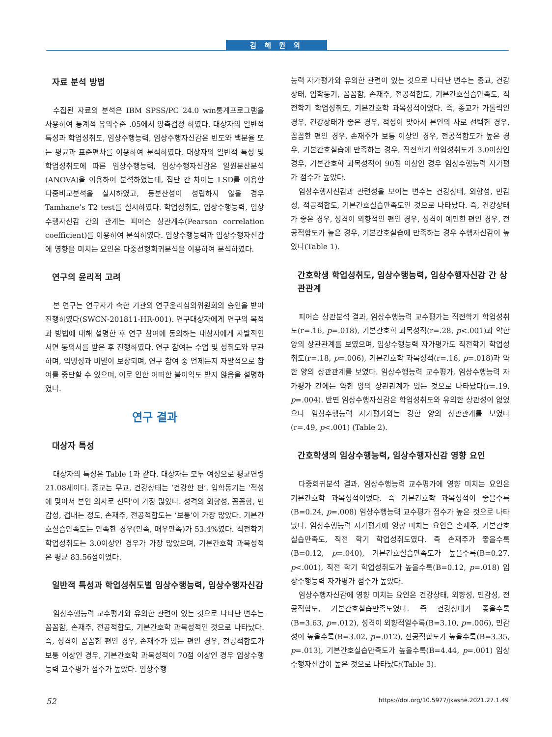김 혜 원 외
자료 분석 방법
수집된 자료의 분석은 IBM SPSS/PC 24.0 win통계프로그램을 사용하여 통계적 유의수준 .05에서 양측검정 하였다. 대상자의 일반적 특성과 학업성취도, 임상수행능력, 임상수행자신감은 빈도와 백분율 또는 평균과 표준편차를 이용하여 분석하였다. 대상자의 일반적 특성 및 학업성취도에 따른 임상수행능력, 임상수행자신감은 일원분산분석(ANOVA)을 이용하여 분석하였는데, 집단 간 차이는 LSD를 이용한 다중비교분석을 실시하였고, 등분산성이 성립하지 않을 경우 Tamhane’s T2 test를 실시하였다. 학업성취도, 임상수행능력, 임상수행자신감 간의 관계는 피어슨 상관계수(Pearson correlation coefficient)를 이용하여 분석하였다. 임상수행능력과 임상수행자신감에 영향을 미치는 요인은 다중선형회귀분석을 이용하여 분석하였다.
연구의 윤리적 고려
본 연구는 연구자가 속한 기관의 연구윤리심의위원회의 승인을 받아 진행하였다(SWCN-201811-HR-001). 연구대상자에게 연구의 목적과 방법에 대해 설명한 후 연구 참여에 동의하는 대상자에게 자발적인 서면 동의서를 받은 후 진행하였다. 연구 참여는 수업 및 성취도와 무관하며, 익명성과 비밀이 보장되며, 연구 참여 중 언제든지 자발적으로 참여를 중단할 수 있으며, 이로 인한 어떠한 불이익도 받지 않음을 설명하였다.
연구 결과
대상자 특성
대상자의 특성은 Table 1과 같다. 대상자는 모두 여성으로 평균연령 21.08세이다. 종교는 무교, 건강상태는 ‘건강한 편’, 입학동기는 ‘적성에 맞아서 본인 의사로 선택’이 가장 많았다. 성격의 외향성, 꼼꼼함, 민감성, 겁내는 정도, 손재주, 전공적합도는 ‘보통’이 가장 많았다. 기본간호실습만족도는 만족한 경우(만족, 매우만족)가 53.4%였다. 직전학기 학업성취도는 3.0이상인 경우가 가장 많았으며, 기본간호학 과목성적은 평균 83.56점이었다.
일반적 특성과 학업성취도별 임상수행능력, 임상수행자신감
임상수행능력 교수평가와 유의한 관련이 있는 것으로 나타난 변수는 꼼꼼함, 손재주, 전공적합도, 기본간호학 과목성적인 것으로 나타났다. 즉, 성격이 꼼꼼한 편인 경우, 손재주가 있는 편인 경우, 전공적합도가 보통 이상인 경우, 기본간호학 과목성적이 70점 이상인 경우 임상수행능력 교수평가 점수가 높았다. 임상수행
능력 자가평가와 유의한 관련이 있는 것으로 나타난 변수는 종교, 건강상태, 입학동기, 꼼꼼함, 손재주, 전공적합도, 기본간호실습만족도, 직전학기 학업성취도, 기본간호학 과목성적이었다. 즉, 종교가 가톨릭인 경우, 건강상태가 좋은 경우, 적성이 맞아서 본인의 사로 선택한 경우, 꼼꼼한 편인 경우, 손재주가 보통 이상인 경우, 전공적합도가 높은 경우, 기본간호실습에 만족하는 경우, 직전학기 학업성취도가 3.0이상인 경우, 기본간호학 과목성적이 90점 이상인 경우 임상수행능력 자가평가 점수가 높았다.
임상수행자신감과 관련성을 보이는 변수는 건강상태, 외향성, 민감성, 적공적합도, 기본간호실습만족도인 것으로 나타났다. 즉, 건강상태가 좋은 경우, 성격이 외향적인 편인 경우, 성격이 예민한 편인 경우, 전공적합도가 높은 경우, 기본간호실습에 만족하는 경우 수행자신감이 높았다(Table 1).
간호학생 학업성취도, 임상수행능력, 임상수행자신감 간 상관관계
피어슨 상관분석 결과, 임상수행능력 교수평가는 직전학기 학업성취도(r=.16, p=.018), 기본간호학 과목성적(r=.28, p<.001)과 약한 양의 상관관계를 보였으며, 임상수행능력 자가평가도 직전학기 학업성취도(r=.18, p=.006), 기본간호학 과목성적(r=.16, p=.018)과 약한 양의 상관관계를 보였다. 임상수행능력 교수평가, 임상수행능력 자가평가 간에는 약한 양의 상관관계가 있는 것으로 나타났다(r=.19, p=.004). 반면 임상수행자신감은 학업성취도와 유의한 상관성이 없었으나 임상수행능력 자가평가와는 강한 양의 상관관계를 보였다(r=.49, p<.001) (Table 2).
간호학생의 임상수행능력, 임상수행자신감 영향 요인
다중회귀분석 결과, 임상수행능력 교수평가에 영향 미치는 요인은 기본간호학 과목성적이었다. 즉 기본간호학 과목성적이 좋을수록(B=0.24, p=.008) 임상수행능력 교수평가 점수가 높은 것으로 나타났다. 임상수행능력 자가평가에 영향 미치는 요인은 손재주, 기본간호실습만족도, 직전 학기 학업성취도였다. 즉 손재주가 좋을수록(B=0.12, p=.040), 기본간호실습만족도가 높을수록(B=0.27, p<.001), 직전 학기 학업성취도가 높을수록(B=0.12, p=.018) 임상수행능력 자가평가 점수가 높았다.
임상수행자신감에 영향 미치는 요인은 건강상태, 외향성, 민감성, 전공적합도, 기본간호실습만족도였다. 즉 건강상태가 좋을수록(B=3.63, p=.012), 성격이 외향적일수록(B=3.10, p=.006), 민감성이 높을수록(B=3.02, p=.012), 전공적합도가 높을수록(B=3.35, p=.013), 기본간호실습만족도가 높을수록(B=4.44, p=.001) 임상수행자신감이 높은 것으로 나타났다(Table 3).
52 https://doi.org/10.5977/jkasne.2021.27.1.49